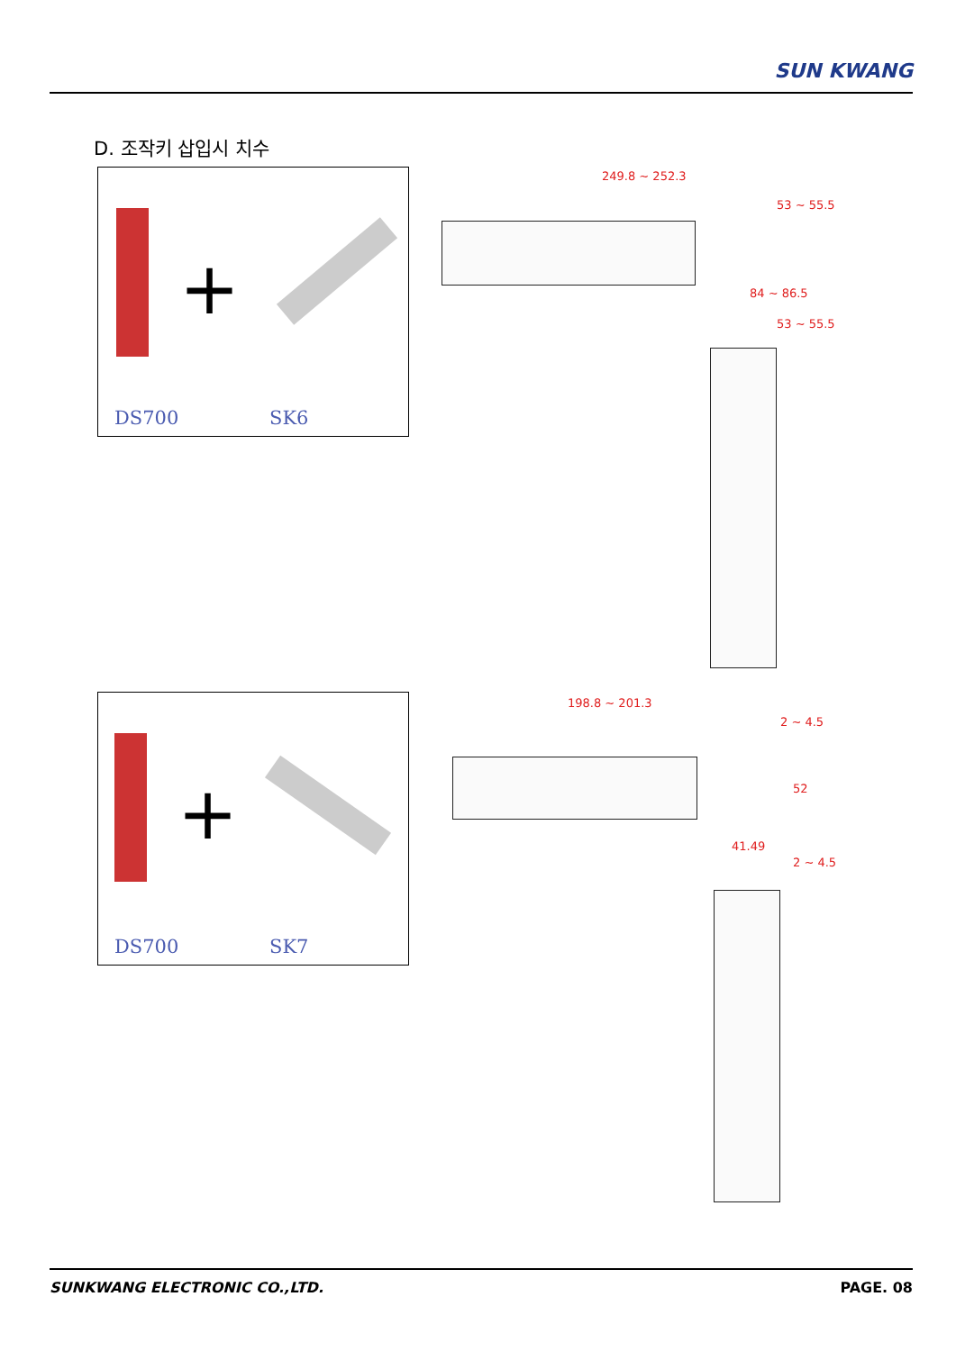SUN KWANG
D. 조작키 삽입시 치수
+
DS700 SK6
+
DS700 SK7
249.8 ~ 252.3
53 ~ 55.5
84 ~ 86.5
53 ~ 55.5
198.8 ~ 201.3
2 ~ 4.5
52
41.49
2 ~ 4.5
SUNKWANG ELECTRONIC CO.,LTD. PAGE. 08